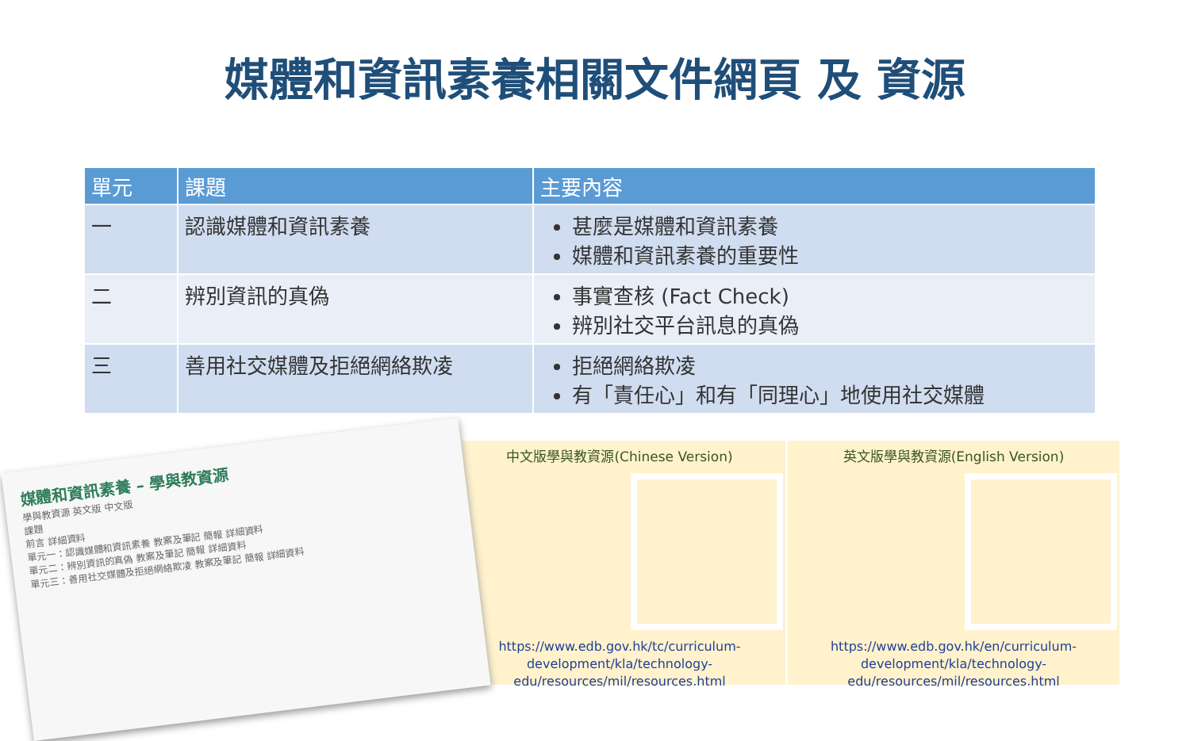媒體和資訊素養相關文件網頁 及 資源
| 單元 | 課題 | 主要內容 |
| --- | --- | --- |
| 一 | 認識媒體和資訊素養 | 甚麼是媒體和資訊素養 媒體和資訊素養的重要性 |
| 二 | 辨別資訊的真偽 | 事實查核 (Fact Check) 辨別社交平台訊息的真偽 |
| 三 | 善用社交媒體及拒絕網絡欺凌 | 拒絕網絡欺凌 有「責任心」和有「同理心」地使用社交媒體 |
媒體和資訊素養 – 學與教資源
學與教資源 英文版 中文版
課題
前言 詳細資料
單元一：認識媒體和資訊素養 教案及筆記 簡報 詳細資料
單元二：辨別資訊的真偽 教案及筆記 簡報 詳細資料
單元三：善用社交媒體及拒絕網絡欺凌 教案及筆記 簡報 詳細資料
中文版學與教資源(Chinese Version)
https://www.edb.gov.hk/tc/curriculum-development/kla/technology-edu/resources/mil/resources.html
英文版學與教資源(English Version)
https://www.edb.gov.hk/en/curriculum-development/kla/technology-edu/resources/mil/resources.html